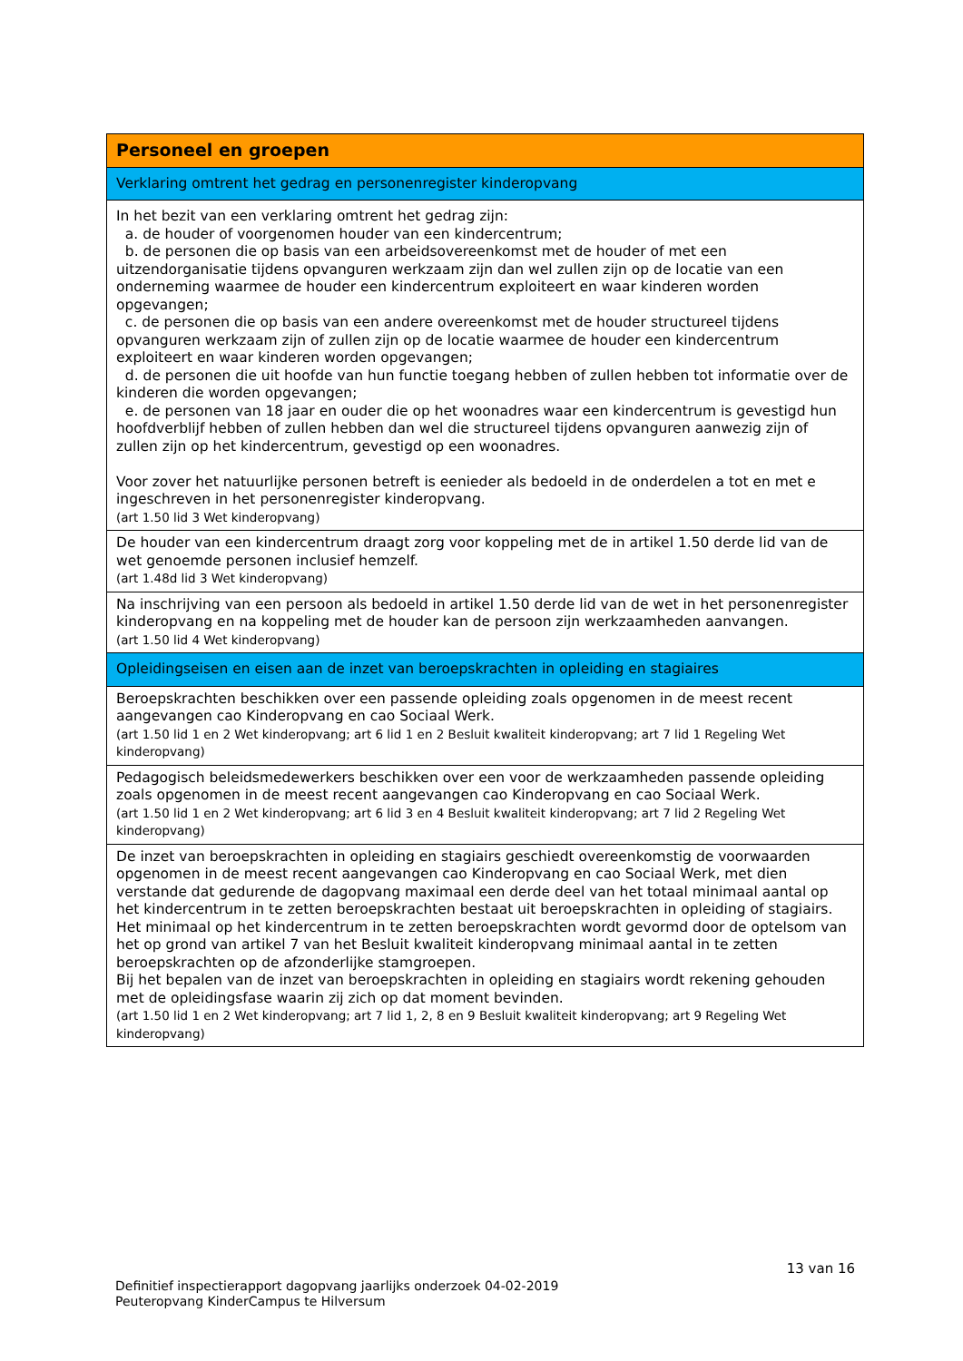| Personeel en groepen |
| Verklaring omtrent het gedrag en personenregister kinderopvang |
| In het bezit van een verklaring omtrent het gedrag zijn: a. de houder of voorgenomen houder van een kindercentrum; b. de personen die op basis van een arbeidsovereenkomst met de houder of met een uitzendorganisatie tijdens opvanguren werkzaam zijn dan wel zullen zijn op de locatie van een onderneming waarmee de houder een kindercentrum exploiteert en waar kinderen worden opgevangen; c. de personen die op basis van een andere overeenkomst met de houder structureel tijdens opvanguren werkzaam zijn of zullen zijn op de locatie waarmee de houder een kindercentrum exploiteert en waar kinderen worden opgevangen; d. de personen die uit hoofde van hun functie toegang hebben of zullen hebben tot informatie over de kinderen die worden opgevangen; e. de personen van 18 jaar en ouder die op het woonadres waar een kindercentrum is gevestigd hun hoofdverblijf hebben of zullen hebben dan wel die structureel tijdens opvanguren aanwezig zijn of zullen zijn op het kindercentrum, gevestigd op een woonadres. Voor zover het natuurlijke personen betreft is eenieder als bedoeld in de onderdelen a tot en met e ingeschreven in het personenregister kinderopvang. (art 1.50 lid 3 Wet kinderopvang) |
| De houder van een kindercentrum draagt zorg voor koppeling met de in artikel 1.50 derde lid van de wet genoemde personen inclusief hemzelf. (art 1.48d lid 3 Wet kinderopvang) |
| Na inschrijving van een persoon als bedoeld in artikel 1.50 derde lid van de wet in het personenregister kinderopvang en na koppeling met de houder kan de persoon zijn werkzaamheden aanvangen. (art 1.50 lid 4 Wet kinderopvang) |
| Opleidingseisen en eisen aan de inzet van beroepskrachten in opleiding en stagiaires |
| Beroepskrachten beschikken over een passende opleiding zoals opgenomen in de meest recent aangevangen cao Kinderopvang en cao Sociaal Werk. (art 1.50 lid 1 en 2 Wet kinderopvang; art 6 lid 1 en 2 Besluit kwaliteit kinderopvang; art 7 lid 1 Regeling Wet kinderopvang) |
| Pedagogisch beleidsmedewerkers beschikken over een voor de werkzaamheden passende opleiding zoals opgenomen in de meest recent aangevangen cao Kinderopvang en cao Sociaal Werk. (art 1.50 lid 1 en 2 Wet kinderopvang; art 6 lid 3 en 4 Besluit kwaliteit kinderopvang; art 7 lid 2 Regeling Wet kinderopvang) |
| De inzet van beroepskrachten in opleiding en stagiairs geschiedt overeenkomstig de voorwaarden opgenomen in de meest recent aangevangen cao Kinderopvang en cao Sociaal Werk, met dien verstande dat gedurende de dagopvang maximaal een derde deel van het totaal minimaal aantal op het kindercentrum in te zetten beroepskrachten bestaat uit beroepskrachten in opleiding of stagiairs. Het minimaal op het kindercentrum in te zetten beroepskrachten wordt gevormd door de optelsom van het op grond van artikel 7 van het Besluit kwaliteit kinderopvang minimaal aantal in te zetten beroepskrachten op de afzonderlijke stamgroepen. Bij het bepalen van de inzet van beroepskrachten in opleiding en stagiairs wordt rekening gehouden met de opleidingsfase waarin zij zich op dat moment bevinden. (art 1.50 lid 1 en 2 Wet kinderopvang; art 7 lid 1, 2, 8 en 9 Besluit kwaliteit kinderopvang; art 9 Regeling Wet kinderopvang) |
13 van 16
Definitief inspectierapport dagopvang jaarlijks onderzoek 04-02-2019
Peuteropvang KinderCampus te Hilversum